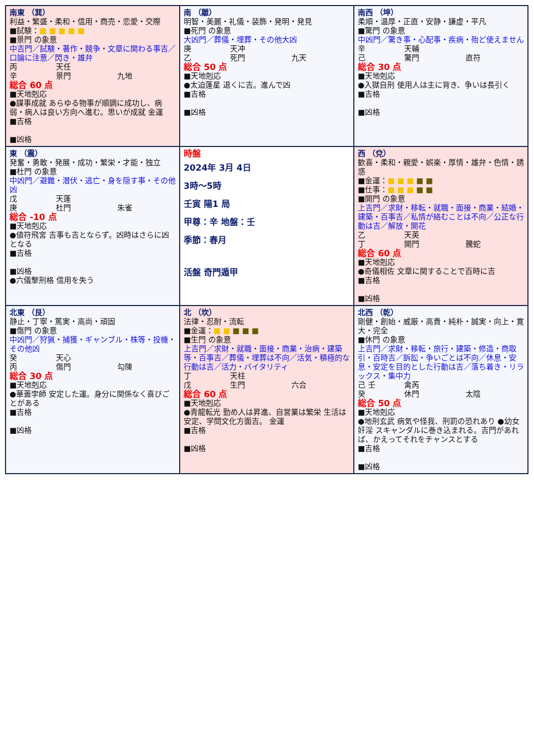| 南東 （巽） 利益・繁盛・柔和・信用・商売・恋愛・交際 ■試験： ■ ■ ■ ■ ■ ■景門 の象意 中吉門／試験・著作・競争・文章に関わる事吉／口論に注意／閃き・雄弁 丙 天任 辛 景門 九地 総合 60 点 ■天地剋応 ●謀事成就 あらゆる物事が順調に成功し、病弱・病人は良い方向へ進む。思いが成就 金運 ■吉格 ■凶格 | 南 （離） 明智・美麗・礼儀・装飾・発明・発見 ■死門 の象意 大凶門／葬儀・埋葬・その他大凶 庚 天冲 乙 死門 九天 総合 50 点 ■天地剋応 ●太迫蓬星 退くに吉。進んで凶 ■吉格 ■凶格 | 南西 （坤） 柔順・温厚・正直・安静・謙虚・平凡 ■驚門 の象意 中凶門／驚き事・心配事・疾病・殆ど使えません 辛 天輔 己 驚門 直符 総合 30 点 ■天地剋応 ●入獄自刑 使用人は主に背き、争いは長引く ■吉格 ■凶格 |
| 東 （震） 発奮・勇敢・発展・成功・繁栄・才能・独立 ■杜門 の象意 中凶門／避難・潜伏・逃亡・身を隠す事・その他凶 戊 天蓬 庚 杜門 朱雀 総合 -10 点 ■天地剋応 ●値符飛宮 吉事も吉とならず。凶時はさらに凶となる ■吉格 ■凶格 ●六儀撃刑格 信用を失う | 時盤 2024年 3月 4日 3時～5時 壬寅 陽1 局 甲尊：辛 地盤：壬 季節：春月 活盤 奇門遁甲 | 西 （兌） 歓喜・柔和・親愛・娯楽・厚情・雄弁・色情・誘惑 ■金運： ■ ■ ■ ■ ■ ■仕事： ■ ■ ■ ■ ■ ■開門 の象意 上吉門／求財・移転・就職・面接・商業・結婚・建築・百事吉／私情が絡むことは不向／公正な行動は吉／解放・開花 乙 天英 丁 開門 騰蛇 総合 60 点 ■天地剋応 ●奇儀相佐 文章に関することで百時に吉 ■吉格 ■凶格 |
| 北東 （艮） 静止・丁寧・篤実・高尚・頑固 ■傷門 の象意 中凶門／狩猟・捕獲・ギャンブル・株等・投機・その他凶 癸 天心 丙 傷門 勾陳 総合 30 点 ■天地剋応 ●華蓋孛師 安定した運。身分に関係なく喜びごとがある ■吉格 ■凶格 | 北 （坎） 法律・忍耐・流転 ■金運： ■ ■ ■ ■ ■ ■生門 の象意 上吉門／求財・就職・面接・商業・治病・建築等・百事吉／葬儀・埋葬は不向／活気・積極的な行動は吉／活力・バイタリティ 丁 天柱 戊 生門 六合 総合 60 点 ■天地剋応 ●青龍転光 勤め人は昇進、自営業は繁栄 生活は安定、学問文化方面吉。 金運 ■吉格 ■凶格 | 北西 （乾） 剛健・創始・威厳・高貴・純朴・誠実・向上・寛大・完全 ■休門 の象意 上吉門／求財・移転・旅行・建築・修造・商取引・百時吉／訴訟・争いごとは不向／休息・安息・安定を目的とした行動は吉／落ち着き・リラックス・集中力 己 壬 禽芮 癸 休門 太陰 総合 50 点 ■天地剋応 ●地刑玄武 病気や怪我、刑罰の恐れあり ●幼女奸淫 スキャンダルに巻き込まれる。吉門があれば、かえってそれをチャンスとする ■吉格 ■凶格 |